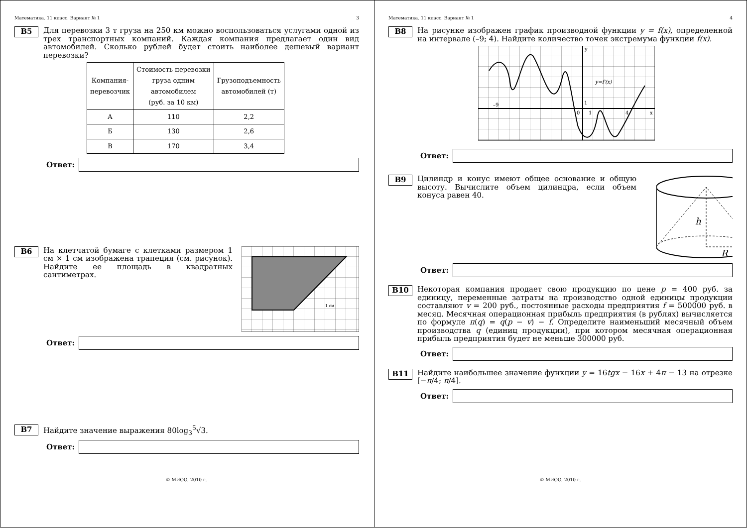Математика. 11 класс. Вариант № 1 3
B5
Для перевозки 3 т груза на 250 км можно воспользоваться услугами одной из трех транспортных компаний. Каждая компания предлагает один вид автомобилей. Сколько рублей будет стоить наиболее дешевый вариант перевозки?
| Компания- перевозчик | Стоимость перевозки груза одним автомобилем (руб. за 10 км) | Грузоподъемность автомобилей (т) |
| А | 110 | 2,2 |
| Б | 130 | 2,6 |
| В | 170 | 3,4 |
Ответ:
B6
На клетчатой бумаге с клетками размером 1 см × 1 см изображена трапеция (см. рисунок). Найдите ее площадь в квадратных сантиметрах.
1 см
Ответ:
B7
Найдите значение выражения 80log<sub>3</sub><sup>5</sup>√3.
Ответ:
© МИОО, 2010 г.
Математика. 11 класс. Вариант № 1 4
B8
На рисунке изображен график производной функции y = f(x), определенной на интервале (–9; 4). Найдите количество точек экстремума функции f(x).
y=f′(x)
–9
0
1
1
4
x
y
Ответ:
B9
Цилиндр и конус имеют общее основание и общую высоту. Вычислите объем цилиндра, если объем конуса равен 40.
h
R
Ответ:
B10
Некоторая компания продает свою продукцию по цене p = 400 руб. за единицу, переменные затраты на производство одной единицы продукции составляют v = 200 руб., постоянные расходы предприятия f = 500000 руб. в месяц. Месячная операционная прибыль предприятия (в рублях) вычисляется по формуле π(q) = q(p − v) − f. Определите наименьший месячный объем производства q (единиц продукции), при котором месячная операционная прибыль предприятия будет не меньше 300000 руб.
Ответ:
B11
Найдите наибольшее значение функции y = 16tgx − 16x + 4π − 13 на отрезке [−π/4; π/4].
Ответ:
© МИОО, 2010 г.